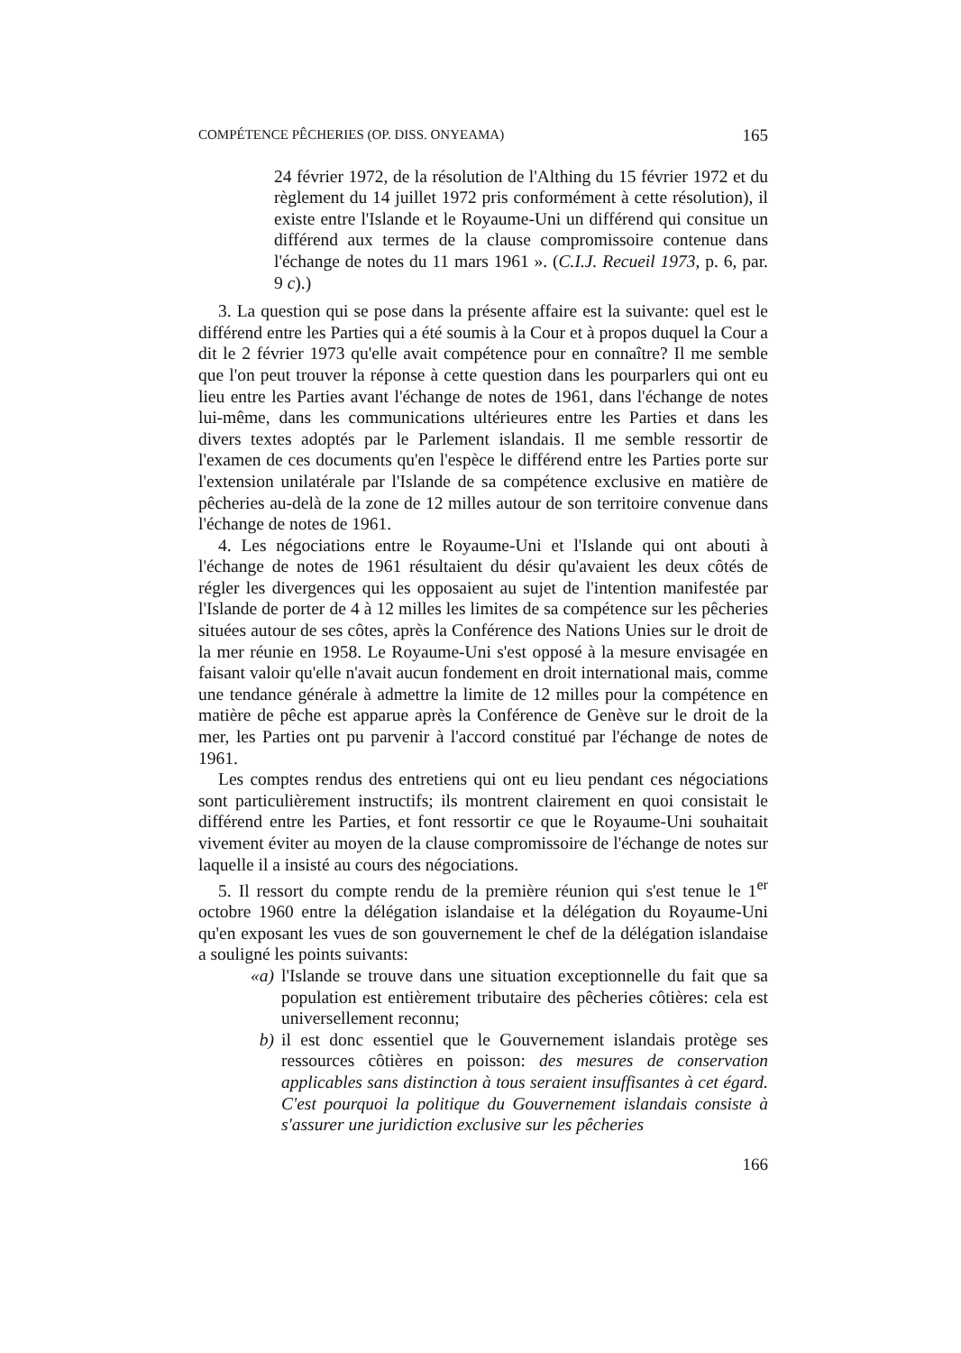COMPÉTENCE PÊCHERIES (OP. DISS. ONYEAMA) 165
24 février 1972, de la résolution de l'Althing du 15 février 1972 et du règlement du 14 juillet 1972 pris conformément à cette résolution), il existe entre l'Islande et le Royaume-Uni un différend qui consitue un différend aux termes de la clause compromissoire contenue dans l'échange de notes du 11 mars 1961 ». (C.I.J. Recueil 1973, p. 6, par. 9 c).)
3. La question qui se pose dans la présente affaire est la suivante: quel est le différend entre les Parties qui a été soumis à la Cour et à propos duquel la Cour a dit le 2 février 1973 qu'elle avait compétence pour en connaître? Il me semble que l'on peut trouver la réponse à cette question dans les pourparlers qui ont eu lieu entre les Parties avant l'échange de notes de 1961, dans l'échange de notes lui-même, dans les communications ultérieures entre les Parties et dans les divers textes adoptés par le Parlement islandais. Il me semble ressortir de l'examen de ces documents qu'en l'espèce le différend entre les Parties porte sur l'extension unilatérale par l'Islande de sa compétence exclusive en matière de pêcheries au-delà de la zone de 12 milles autour de son territoire convenue dans l'échange de notes de 1961.
4. Les négociations entre le Royaume-Uni et l'Islande qui ont abouti à l'échange de notes de 1961 résultaient du désir qu'avaient les deux côtés de régler les divergences qui les opposaient au sujet de l'intention manifestée par l'Islande de porter de 4 à 12 milles les limites de sa compétence sur les pêcheries situées autour de ses côtes, après la Conférence des Nations Unies sur le droit de la mer réunie en 1958. Le Royaume-Uni s'est opposé à la mesure envisagée en faisant valoir qu'elle n'avait aucun fondement en droit international mais, comme une tendance générale à admettre la limite de 12 milles pour la compétence en matière de pêche est apparue après la Conférence de Genève sur le droit de la mer, les Parties ont pu parvenir à l'accord constitué par l'échange de notes de 1961.
Les comptes rendus des entretiens qui ont eu lieu pendant ces négociations sont particulièrement instructifs; ils montrent clairement en quoi consistait le différend entre les Parties, et font ressortir ce que le Royaume-Uni souhaitait vivement éviter au moyen de la clause compromissoire de l'échange de notes sur laquelle il a insisté au cours des négociations.
5. Il ressort du compte rendu de la première réunion qui s'est tenue le 1<sup>er</sup> octobre 1960 entre la délégation islandaise et la délégation du Royaume-Uni qu'en exposant les vues de son gouvernement le chef de la délégation islandaise a souligné les points suivants:
«a) l'Islande se trouve dans une situation exceptionnelle du fait que sa population est entièrement tributaire des pêcheries côtières: cela est universellement reconnu;
b) il est donc essentiel que le Gouvernement islandais protège ses ressources côtières en poisson: des mesures de conservation applicables sans distinction à tous seraient insuffisantes à cet égard. C'est pourquoi la politique du Gouvernement islandais consiste à s'assurer une juridiction exclusive sur les pêcheries
166